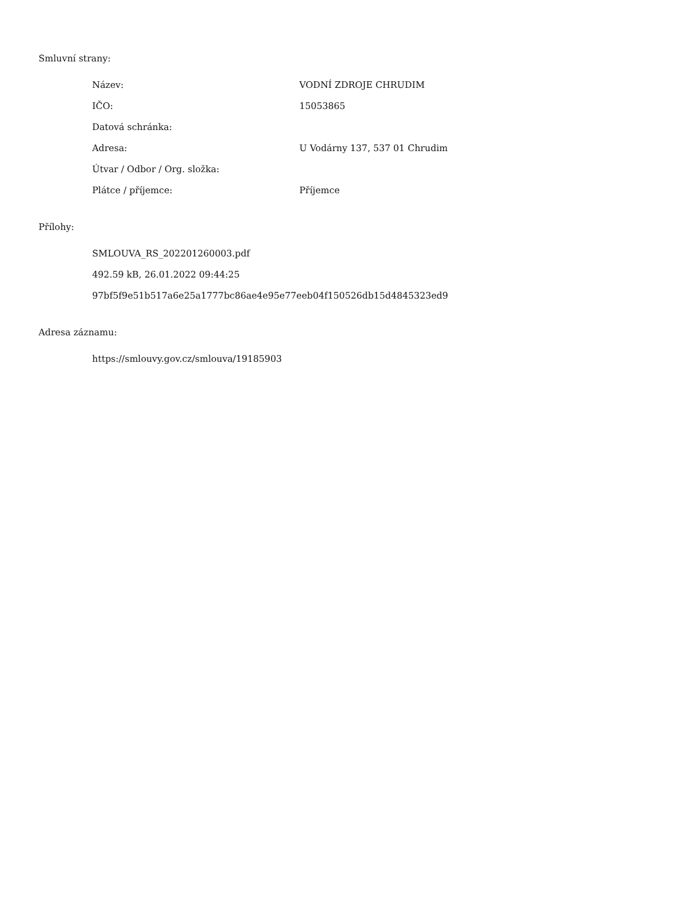Smluvní strany:
| Název: | VODNÍ ZDROJE CHRUDIM |
| IČO: | 15053865 |
| Datová schránka: | |
| Adresa: | U Vodárny 137, 537 01 Chrudim |
| Útvar / Odbor / Org. složka: | |
| Plátce / příjemce: | Příjemce |
Přílohy:
SMLOUVA_RS_202201260003.pdf
492.59 kB, 26.01.2022 09:44:25
97bf5f9e51b517a6e25a1777bc86ae4e95e77eeb04f150526db15d4845323ed9
Adresa záznamu:
https://smlouvy.gov.cz/smlouva/19185903